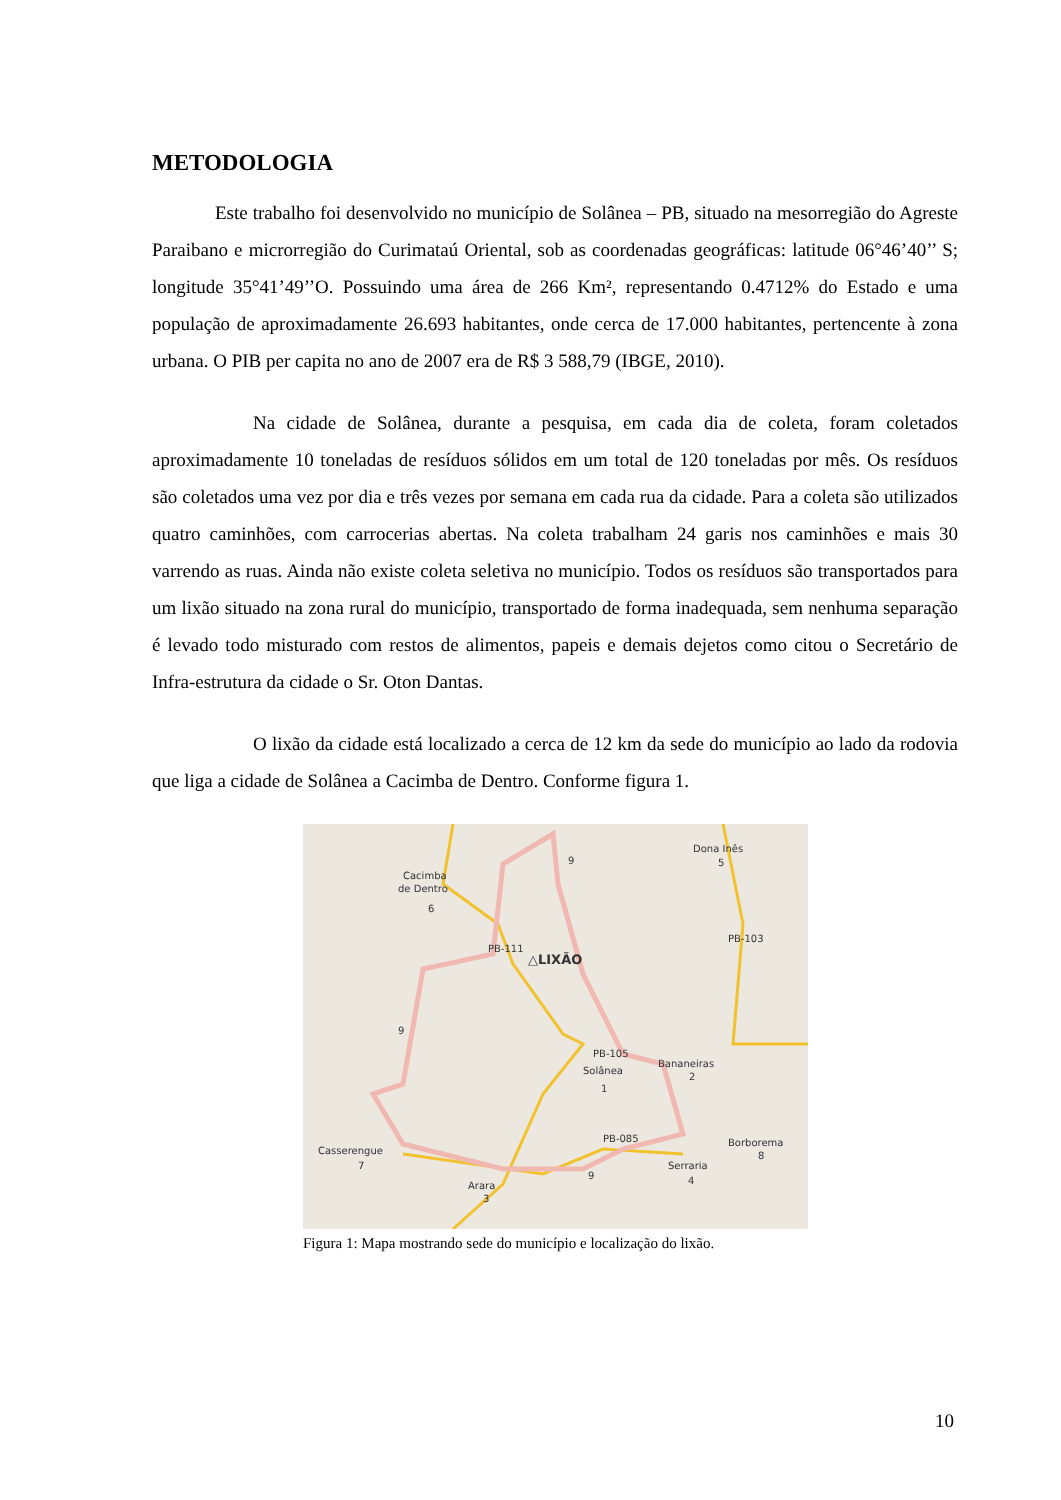METODOLOGIA
Este trabalho foi desenvolvido no município de Solânea – PB, situado na mesorregião do Agreste Paraibano e microrregião do Curimataú Oriental, sob as coordenadas geográficas: latitude 06°46’40’’ S; longitude 35°41’49’’O. Possuindo uma área de 266 Km², representando 0.4712% do Estado e uma população de aproximadamente 26.693 habitantes, onde cerca de 17.000 habitantes, pertencente à zona urbana. O PIB per capita no ano de 2007 era de R$ 3 588,79 (IBGE, 2010).
Na cidade de Solânea, durante a pesquisa, em cada dia de coleta, foram coletados aproximadamente 10 toneladas de resíduos sólidos em um total de 120 toneladas por mês. Os resíduos são coletados uma vez por dia e três vezes por semana em cada rua da cidade. Para a coleta são utilizados quatro caminhões, com carrocerias abertas. Na coleta trabalham 24 garis nos caminhões e mais 30 varrendo as ruas. Ainda não existe coleta seletiva no município. Todos os resíduos são transportados para um lixão situado na zona rural do município, transportado de forma inadequada, sem nenhuma separação é levado todo misturado com restos de alimentos, papeis e demais dejetos como citou o Secretário de Infra-estrutura da cidade o Sr. Oton Dantas.
O lixão da cidade está localizado a cerca de 12 km da sede do município ao lado da rodovia que liga a cidade de Solânea a Cacimba de Dentro. Conforme figura 1.
Cacimba
de Dentro
6
Dona Inês
5
9
9
9
△LIXÃO
PB-111
PB-103
PB-105
Solânea
1
Bananeiras
2
PB-085
Borborema
8
Serraria
4
Casserengue
7
Arara
3
Figura 1: Mapa mostrando sede do município e localização do lixão.
10